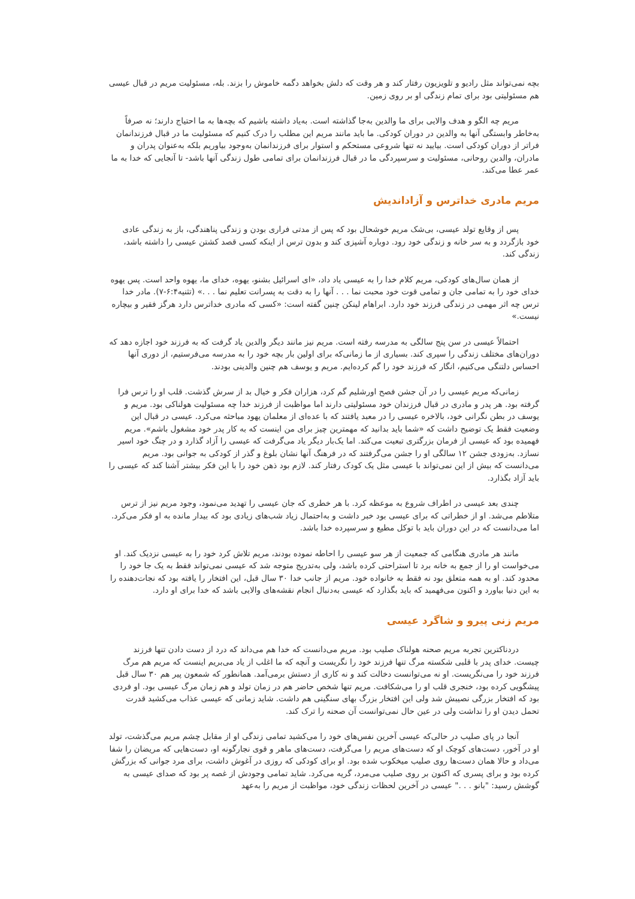بچه نمی‌تواند مثل رادیو و تلویزیون رفتار کند و هر وقت که دلش بخواهد دگمه خاموش را بزند. بله، مسئولیت مریم در قبال عیسی هم مسئولیتی بود برای تمام زندگی او بر روی زمین.
مریم چه الگو و هدف والایی برای ما والدین به‌جا گذاشته است. به‌یاد داشته باشیم که بچه‌ها به ما احتیاج دارند؛ نه صرفاً به‌خاطر وابستگی آنها به والدین در دوران کودکی. ما باید مانند مریم این مطلب را درک کنیم که مسئولیت ما در قبال فرزندانمان فراتر از دوران کودکی است. بیایید نه تنها شروعی مستحکم و استوار برای فرزندانمان به‌وجود بیاوریم بلکه به‌عنوان پدران و مادران، والدین روحانی، مسئولیت و سرسپردگی ما در قبال فرزندانمان برای تمامی طول زندگی آنها باشد- تا آنجایی که خدا به ما عمر عطا می‌کند.
مریم مادری خداترس و آزاداندیش
پس از وقایع تولد عیسی، بی‌شک مریم خوشحال بود که پس از مدتی فراری بودن و زندگی پناهندگی، باز به زندگی عادی خود بازگردد و به سر خانه و زندگی خود رود. دوباره آشپزی کند و بدون ترس از اینکه کسی قصد کشتن عیسی را داشته باشد، زندگی کند.
از همان سال‌های کودکی، مریم کلام خدا را به عیسی یاد داد، «ای اسرائیل بشنو، یهوه، خدای ما، یهوه واحد است. پس یهوه خدای خود را به تمامی جان و تمامی قوت خود محبت نما . . . آنها را به دقت به پسرانت تعلیم نما . . .» (تثنیه۶:۴-۷). مادر خدا ترس چه اثر مهمی در زندگی فرزند خود دارد. ابراهام لینکن چنین گفته است: «کسی که مادری خداترس دارد هرگز فقیر و بیچاره نیست.»
احتمالاً عیسی در سن پنج سالگی به مدرسه رفته است. مریم نیز مانند دیگر والدین یاد گرفت که به فرزند خود اجازه دهد که دوران‌های مختلف زندگی را سپری کند. بسیاری از ما زمانی‌که برای اولین بار بچه خود را به مدرسه می‌فرستیم، از دوری آنها احساس دلتنگی می‌کنیم، انگار که فرزند خود را گم کرده‌ایم. مریم و یوسف هم چنین والدینی بودند.
زمانی‌که مریم عیسی را در آن جشن فصح اورشلیم گم کرد، هزاران فکر و خیال بد از سرش گذشت. قلب او را ترس فرا گرفته بود. هر پدر و مادری در قبال فرزندان خود مسئولیتی دارند اما مواظبت از فرزند خدا چه مسئولیت هولناکی بود. مریم و یوسف در بطن نگرانی خود، بالاخره عیسی را در معبد یافتند که با عده‌ای از معلمان یهود مباحثه می‌کرد. عیسی در قبال این وضعیت فقط یک توضیح داشت که «شما باید بدانید که مهمترین چیز برای من اینست که به کار پدر خود مشغول باشم». مریم فهمیده بود که عیسی از فرمان بزرگتری تبعیت می‌کند. اما یک‌بار دیگر یاد می‌گرفت که عیسی را آزاد گذارد و در چنگ خود اسیر نسازد. به‌زودی جشن ۱۲ سالگی او را جشن می‌گرفتند که در فرهنگ آنها نشان بلوغ و گذر از کودکی به جوانی بود. مریم می‌دانست که بیش از این نمی‌تواند با عیسی مثل یک کودک رفتار کند. لازم بود ذهن خود را با این فکر بیشتر آشنا کند که عیسی را باید آزاد بگذارد.
چندی بعد عیسی در اطراف شروع به موعظه کرد. با هر خطری که جان عیسی را تهدید می‌نمود، وجود مریم نیز از ترس متلاطم می‌شد. او از خطراتی که برای عیسی بود خبر داشت و به‌احتمال زیاد شب‌های زیادی بود که بیدار مانده به او فکر می‌کرد. اما می‌دانست که در این دوران باید با توکل مطیع و سرسپرده خدا باشد.
مانند هر مادری هنگامی که جمعیت از هر سو عیسی را احاطه نموده بودند، مریم تلاش کرد خود را به عیسی نزدیک کند. او می‌خواست او را از جمع به خانه برد تا استراحتی کرده باشد، ولی به‌تدریج متوجه شد که عیسی نمی‌تواند فقط به یک جا خود را محدود کند. او به همه متعلق بود نه فقط به خانواده خود. مریم از جانب خدا ۳۰ سال قبل، این افتخار را یافته بود که نجات‌دهنده را به این دنیا بیاورد و اکنون می‌فهمید که باید بگذارد که عیسی به‌دنبال انجام نقشه‌های والایی باشد که خدا برای او دارد.
مریم زنی پیرو و شاگرد عیسی
دردناکترین تجربه مریم صحنه هولناک صلیب بود. مریم می‌دانست که خدا هم می‌داند که درد از دست دادن تنها فرزند چیست. خدای پدر با قلبی شکسته مرگ تنها فرزند خود را نگریست و آنچه که ما اغلب از یاد می‌بریم اینست که مریم هم مرگ فرزند خود را می‌نگریست. او نه می‌توانست دخالت کند و نه کاری از دستش برمی‌آمد. همانطور که شمعون پیر هم ۳۰ سال قبل پیشگویی کرده بود، خنجری قلب او را می‌شکافت. مریم تنها شخص حاضر هم در زمان تولد و هم زمان مرگ عیسی بود. او فردی بود که افتخار بزرگی نصیبش شد ولی این افتخار بزرگ بهای سنگینی هم داشت. شاید زمانی که عیسی عذاب می‌کشید قدرت تحمل دیدن او را نداشت ولی در عین حال نمی‌توانست آن صحنه را ترک کند.
آنجا در پای صلیب در حالی‌که عیسی آخرین نفس‌های خود را می‌کشید تمامی زندگی او از مقابل چشم مریم می‌گذشت، تولد او در آخور، دست‌های کوچک او که دست‌های مریم را می‌گرفت، دست‌های ماهر و قوی نجارگونه او، دست‌هایی که مریضان را شفا می‌داد و حالا همان دست‌ها روی صلیب میخکوب شده بود. او برای کودکی که روزی در آغوش داشت، برای مرد جوانی که بزرگش کرده بود و برای پسری که اکنون بر روی صلیب می‌مرد، گریه می‌کرد. شاید تمامی وجودش از غصه پر بود که صدای عیسی به گوشش رسید: "بانو . . ." عیسی در آخرین لحظات زندگی خود، مواظبت از مریم را به‌عهد